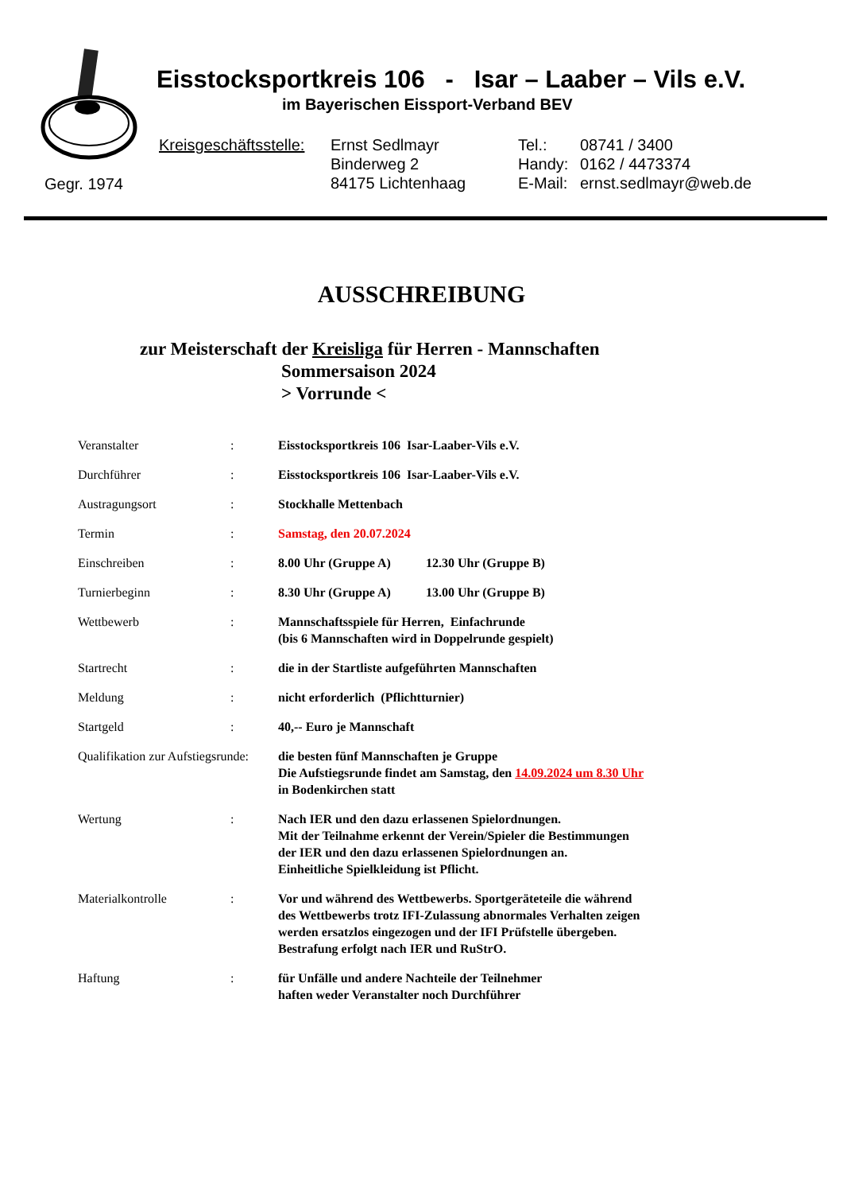Eisstocksportkreis 106 - Isar – Laaber – Vils e.V.
im Bayerischen Eissport-Verband BEV
Kreisgeschäftsstelle:
Ernst Sedlmayr
Binderweg 2
84175 Lichtenhaag
Tel.:
Handy:
E-Mail:
08741 / 3400
0162 / 4473374
ernst.sedlmayr@web.de
Gegr. 1974
AUSSCHREIBUNG
zur Meisterschaft der Kreisliga für Herren - Mannschaften
Sommersaison 2024
> Vorrunde <
| Veranstalter | : | Eisstocksportkreis 106 Isar-Laaber-Vils e.V. |
| Durchführer | : | Eisstocksportkreis 106 Isar-Laaber-Vils e.V. |
| Austragungsort | : | Stockhalle Mettenbach |
| Termin | : | Samstag, den 20.07.2024 |
| Einschreiben | : | 8.00 Uhr (Gruppe A) 12.30 Uhr (Gruppe B) |
| Turnierbeginn | : | 8.30 Uhr (Gruppe A) 13.00 Uhr (Gruppe B) |
| Wettbewerb | : | Mannschaftsspiele für Herren, Einfachrunde (bis 6 Mannschaften wird in Doppelrunde gespielt) |
| Startrecht | : | die in der Startliste aufgeführten Mannschaften |
| Meldung | : | nicht erforderlich (Pflichtturnier) |
| Startgeld | : | 40,-- Euro je Mannschaft |
| Qualifikation zur Aufstiegsrunde: | | die besten fünf Mannschaften je Gruppe Die Aufstiegsrunde findet am Samstag, den 14.09.2024 um 8.30 Uhr in Bodenkirchen statt |
| Wertung | : | Nach IER und den dazu erlassenen Spielordnungen. Mit der Teilnahme erkennt der Verein/Spieler die Bestimmungen der IER und den dazu erlassenen Spielordnungen an. Einheitliche Spielkleidung ist Pflicht. |
| Materialkontrolle | : | Vor und während des Wettbewerbs. Sportgeräteteile die während des Wettbewerbs trotz IFI-Zulassung abnormales Verhalten zeigen werden ersatzlos eingezogen und der IFI Prüfstelle übergeben. Bestrafung erfolgt nach IER und RuStrO. |
| Haftung | : | für Unfälle und andere Nachteile der Teilnehmer haften weder Veranstalter noch Durchführer |